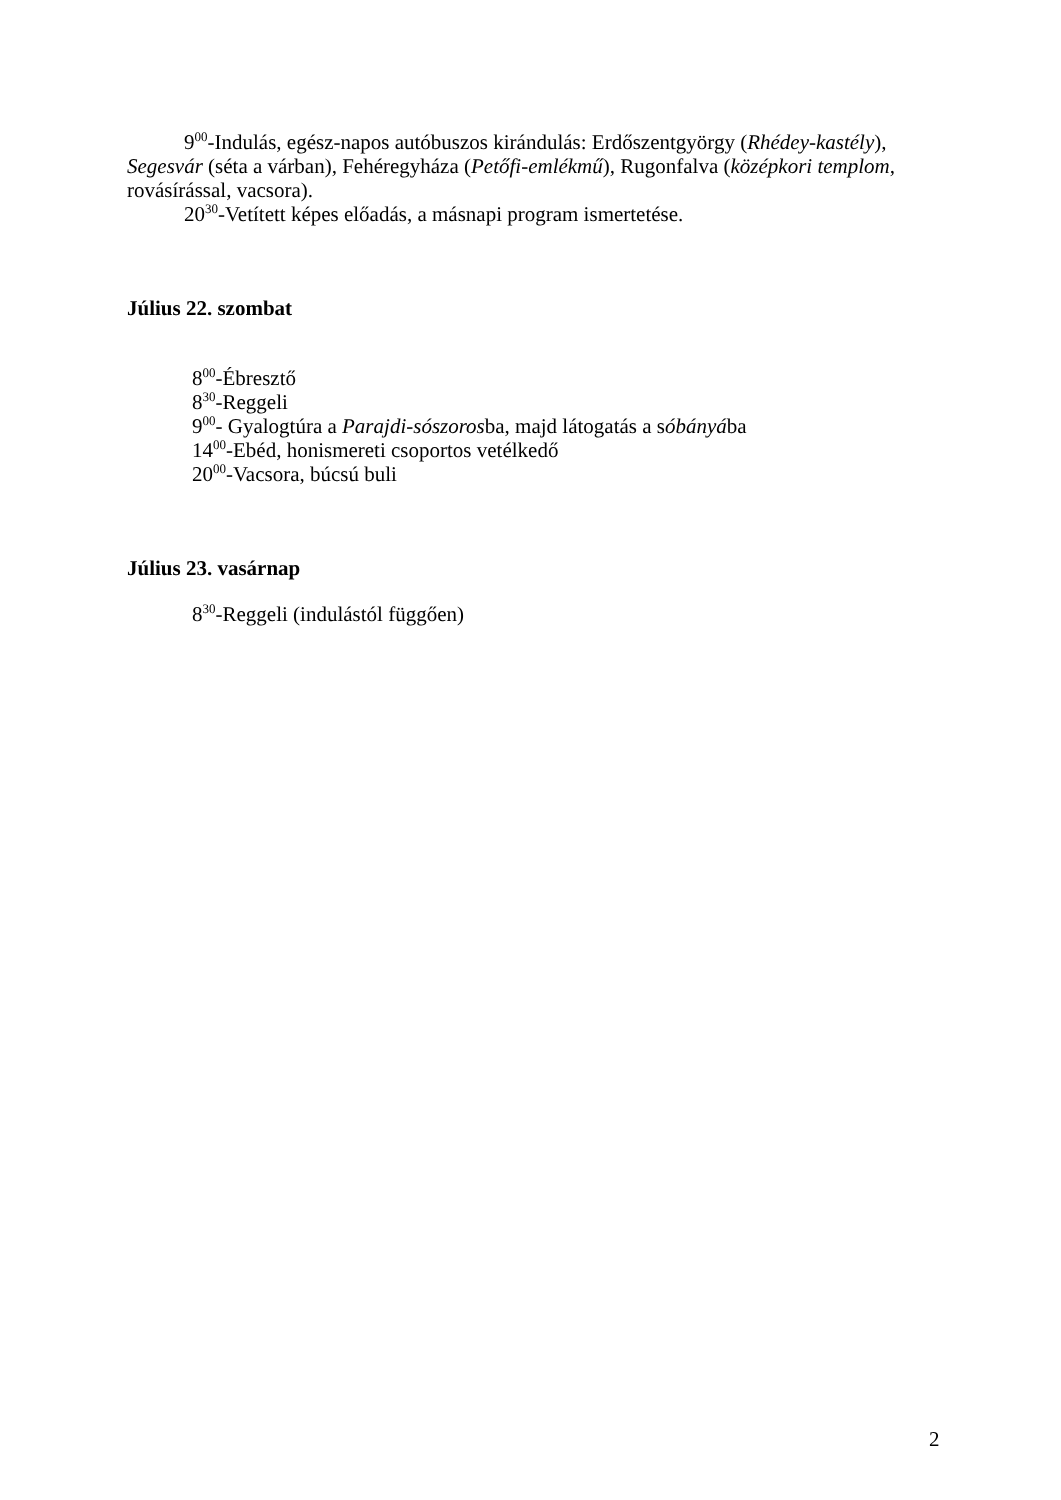9<sup>00</sup>-Indulás, egész-napos autóbuszos kirándulás: Erdőszentgyörgy (Rhédey-kastély), Segesvár (séta a várban), Fehéregyháza (Petőfi-emlékmű), Rugonfalva (középkori templom, rovásírással, vacsora).
20<sup>30</sup>-Vetített képes előadás, a másnapi program ismertetése.
Július 22. szombat
8<sup>00</sup>-Ébresztő
8<sup>30</sup>-Reggeli
9<sup>00</sup>- Gyalogtúra a Parajdi-sószorosba, majd látogatás a sóbányába
14<sup>00</sup>-Ebéd, honismereti csoportos vetélkedő
20<sup>00</sup>-Vacsora, búcsú buli
Július 23. vasárnap
8<sup>30</sup>-Reggeli (indulástól függően)
2